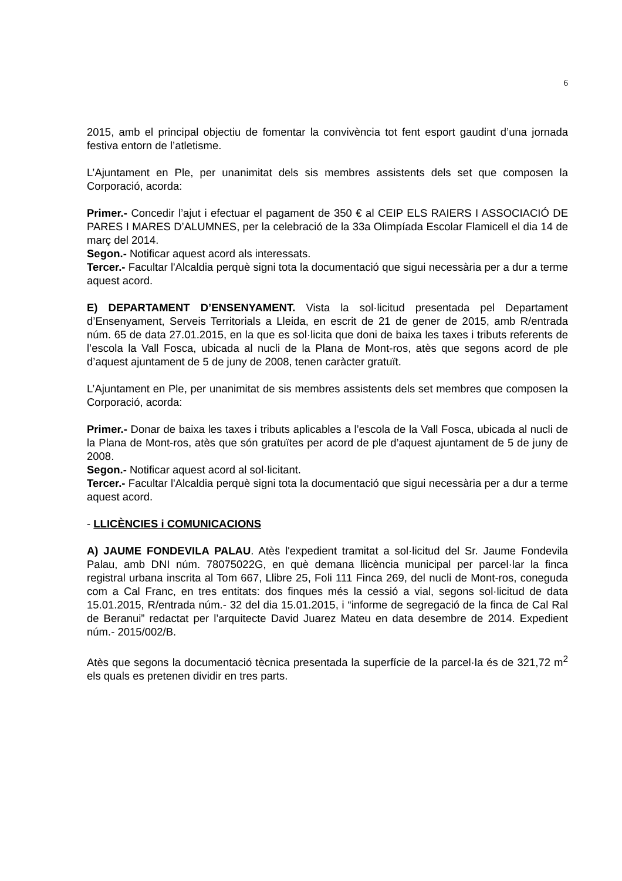6
2015, amb el principal objectiu de fomentar la convivència tot fent esport gaudint d’una jornada festiva entorn de l’atletisme.
L’Ajuntament en Ple, per unanimitat dels sis membres assistents dels set que composen la Corporació, acorda:
Primer.- Concedir l’ajut i efectuar el pagament de 350 € al CEIP ELS RAIERS I ASSOCIACIÓ DE PARES I MARES D’ALUMNES, per la celebració de la 33a Olimpíada Escolar Flamicell el dia 14 de març del 2014.
Segon.- Notificar aquest acord als interessats.
Tercer.- Facultar l'Alcaldia perquè signi tota la documentació que sigui necessària per a dur a terme aquest acord.
E) DEPARTAMENT D’ENSENYAMENT. Vista la sol·licitud presentada pel Departament d’Ensenyament, Serveis Territorials a Lleida, en escrit de 21 de gener de 2015, amb R/entrada núm. 65 de data 27.01.2015, en la que es sol·licita que doni de baixa les taxes i tributs referents de l’escola la Vall Fosca, ubicada al nucli de la Plana de Mont-ros, atès que segons acord de ple d’aquest ajuntament de 5 de juny de 2008, tenen caràcter gratuït.
L’Ajuntament en Ple, per unanimitat de sis membres assistents dels set membres que composen la Corporació, acorda:
Primer.- Donar de baixa les taxes i tributs aplicables a l’escola de la Vall Fosca, ubicada al nucli de la Plana de Mont-ros, atès que són gratuïtes per acord de ple d’aquest ajuntament de 5 de juny de 2008.
Segon.- Notificar aquest acord al sol·licitant.
Tercer.- Facultar l'Alcaldia perquè signi tota la documentació que sigui necessària per a dur a terme aquest acord.
- LLICÈNCIES i COMUNICACIONS
A) JAUME FONDEVILA PALAU. Atès l'expedient tramitat a sol·licitud del Sr. Jaume Fondevila Palau, amb DNI núm. 78075022G, en què demana llicència municipal per parcel·lar la finca registral urbana inscrita al Tom 667, Llibre 25, Foli 111 Finca 269, del nucli de Mont-ros, coneguda com a Cal Franc, en tres entitats: dos finques més la cessió a vial, segons sol·licitud de data 15.01.2015, R/entrada núm.- 32 del dia 15.01.2015, i “informe de segregació de la finca de Cal Ral de Beranui” redactat per l’arquitecte David Juarez Mateu en data desembre de 2014. Expedient núm.- 2015/002/B.
Atès que segons la documentació tècnica presentada la superfície de la parcel·la és de 321,72 m<sup>2</sup> els quals es pretenen dividir en tres parts.